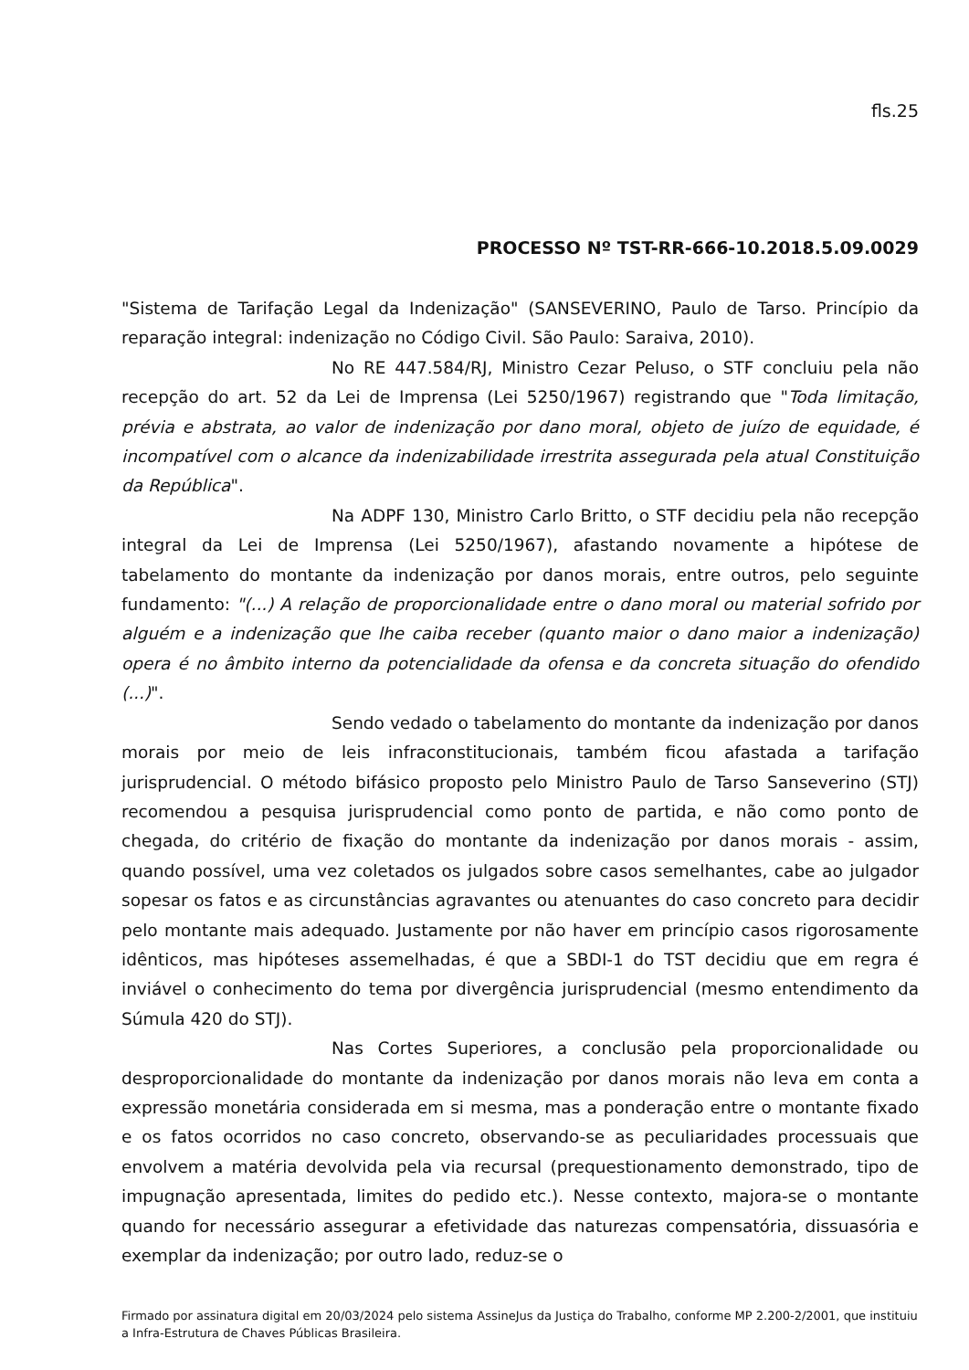fls.25
PROCESSO Nº TST-RR-666-10.2018.5.09.0029
"Sistema de Tarifação Legal da Indenização" (SANSEVERINO, Paulo de Tarso. Princípio da reparação integral: indenização no Código Civil. São Paulo: Saraiva, 2010).
No RE 447.584/RJ, Ministro Cezar Peluso, o STF concluiu pela não recepção do art. 52 da Lei de Imprensa (Lei 5250/1967) registrando que "Toda limitação, prévia e abstrata, ao valor de indenização por dano moral, objeto de juízo de equidade, é incompatível com o alcance da indenizabilidade irrestrita assegurada pela atual Constituição da República".
Na ADPF 130, Ministro Carlo Britto, o STF decidiu pela não recepção integral da Lei de Imprensa (Lei 5250/1967), afastando novamente a hipótese de tabelamento do montante da indenização por danos morais, entre outros, pelo seguinte fundamento: "(...) A relação de proporcionalidade entre o dano moral ou material sofrido por alguém e a indenização que lhe caiba receber (quanto maior o dano maior a indenização) opera é no âmbito interno da potencialidade da ofensa e da concreta situação do ofendido (...)".
Sendo vedado o tabelamento do montante da indenização por danos morais por meio de leis infraconstitucionais, também ficou afastada a tarifação jurisprudencial. O método bifásico proposto pelo Ministro Paulo de Tarso Sanseverino (STJ) recomendou a pesquisa jurisprudencial como ponto de partida, e não como ponto de chegada, do critério de fixação do montante da indenização por danos morais - assim, quando possível, uma vez coletados os julgados sobre casos semelhantes, cabe ao julgador sopesar os fatos e as circunstâncias agravantes ou atenuantes do caso concreto para decidir pelo montante mais adequado. Justamente por não haver em princípio casos rigorosamente idênticos, mas hipóteses assemelhadas, é que a SBDI-1 do TST decidiu que em regra é inviável o conhecimento do tema por divergência jurisprudencial (mesmo entendimento da Súmula 420 do STJ).
Nas Cortes Superiores, a conclusão pela proporcionalidade ou desproporcionalidade do montante da indenização por danos morais não leva em conta a expressão monetária considerada em si mesma, mas a ponderação entre o montante fixado e os fatos ocorridos no caso concreto, observando-se as peculiaridades processuais que envolvem a matéria devolvida pela via recursal (prequestionamento demonstrado, tipo de impugnação apresentada, limites do pedido etc.). Nesse contexto, majora-se o montante quando for necessário assegurar a efetividade das naturezas compensatória, dissuasória e exemplar da indenização; por outro lado, reduz-se o
Firmado por assinatura digital em 20/03/2024 pelo sistema AssineJus da Justiça do Trabalho, conforme MP 2.200-2/2001, que instituiu a Infra-Estrutura de Chaves Públicas Brasileira.